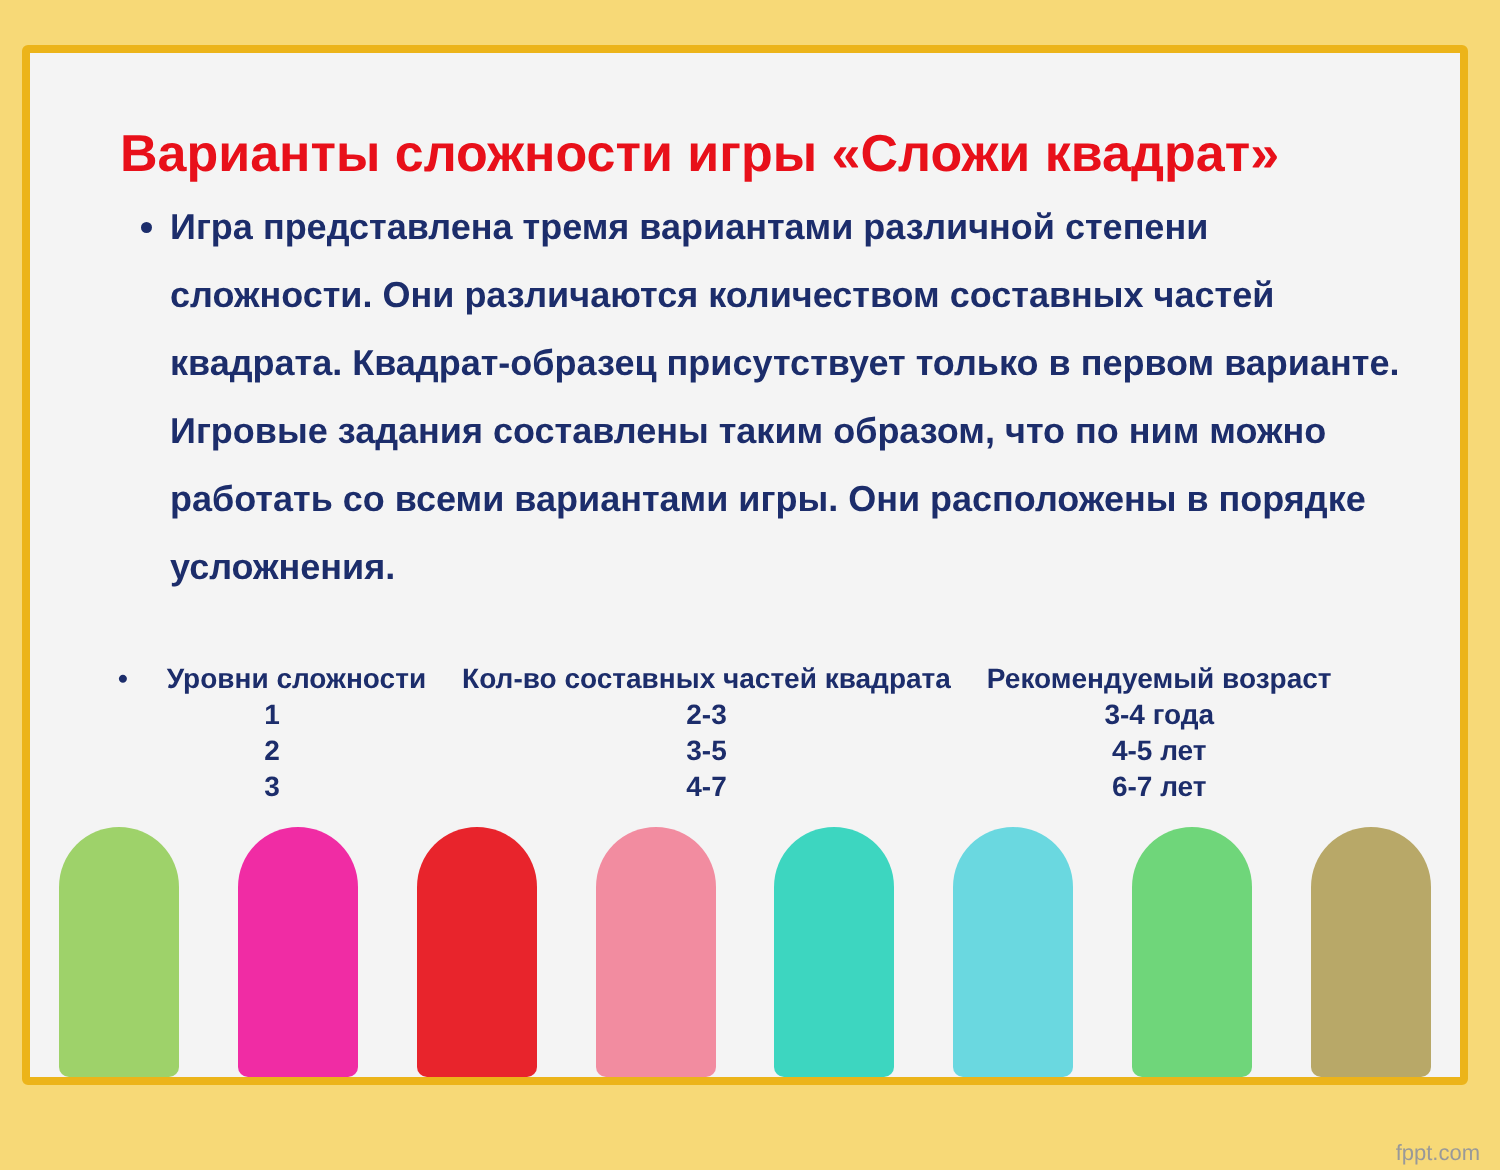Варианты сложности игры «Сложи квадрат»
Игра представлена тремя вариантами различной степени сложности. Они различаются количеством составных частей квадрата. Квадрат-образец присутствует только в первом варианте. Игровые задания составлены таким образом, что по ним можно работать со всеми вариантами игры. Они расположены в порядке усложнения.
| • Уровни сложности | Кол-во составных частей квадрата | Рекомендуемый возраст |
| --- | --- | --- |
| 1 | 2-3 | 3-4 года |
| 2 | 3-5 | 4-5 лет |
| 3 | 4-7 | 6-7 лет |
fppt.com